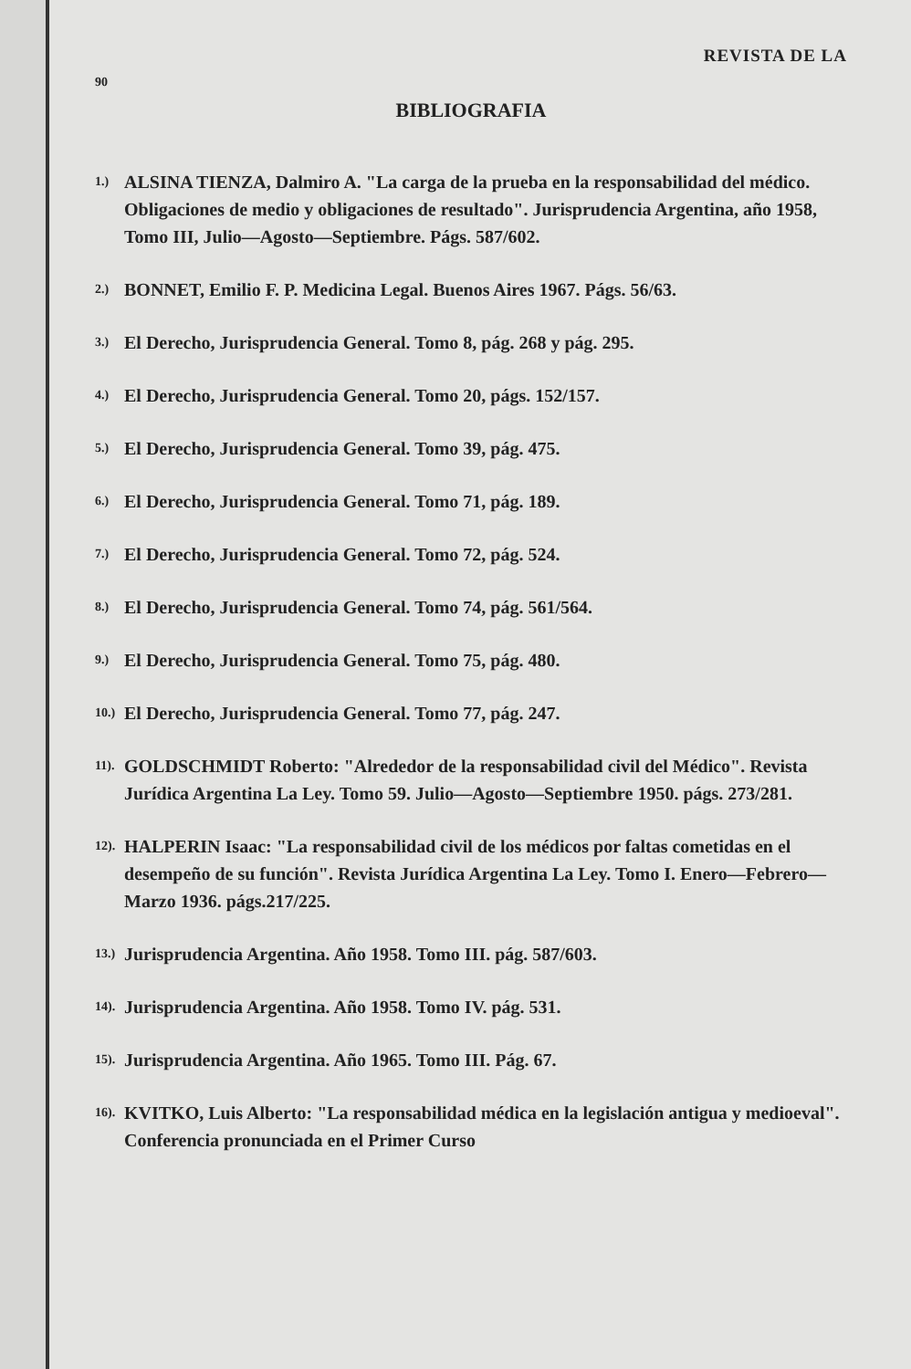REVISTA DE LA
90
BIBLIOGRAFIA
1.) ALSINA TIENZA, Dalmiro A. "La carga de la prueba en la responsabilidad del médico. Obligaciones de medio y obligaciones de resultado". Jurisprudencia Argentina, año 1958, Tomo III, Julio—Agosto—Septiembre. Págs. 587/602.
2.) BONNET, Emilio F. P. Medicina Legal. Buenos Aires 1967. Págs. 56/63.
3.) El Derecho, Jurisprudencia General. Tomo 8, pág. 268 y pág. 295.
4.) El Derecho, Jurisprudencia General. Tomo 20, págs. 152/157.
5.) El Derecho, Jurisprudencia General. Tomo 39, pág. 475.
6.) El Derecho, Jurisprudencia General. Tomo 71, pág. 189.
7.) El Derecho, Jurisprudencia General. Tomo 72, pág. 524.
8.) El Derecho, Jurisprudencia General. Tomo 74, pág. 561/564.
9.) El Derecho, Jurisprudencia General. Tomo 75, pág. 480.
10.) El Derecho, Jurisprudencia General. Tomo 77, pág. 247.
11). GOLDSCHMIDT Roberto: "Alrededor de la responsabilidad civil del Médico". Revista Jurídica Argentina La Ley. Tomo 59. Julio—Agosto—Septiembre 1950. págs. 273/281.
12). HALPERIN Isaac: "La responsabilidad civil de los médicos por faltas cometidas en el desempeño de su función". Revista Jurídica Argentina La Ley. Tomo I. Enero—Febrero—Marzo 1936. págs.217/225.
13.) Jurisprudencia Argentina. Año 1958. Tomo III. pág. 587/603.
14). Jurisprudencia Argentina. Año 1958. Tomo IV. pág. 531.
15). Jurisprudencia Argentina. Año 1965. Tomo III. Pág. 67.
16). KVITKO, Luis Alberto: "La responsabilidad médica en la legislación antigua y medioeval". Conferencia pronunciada en el Primer Curso